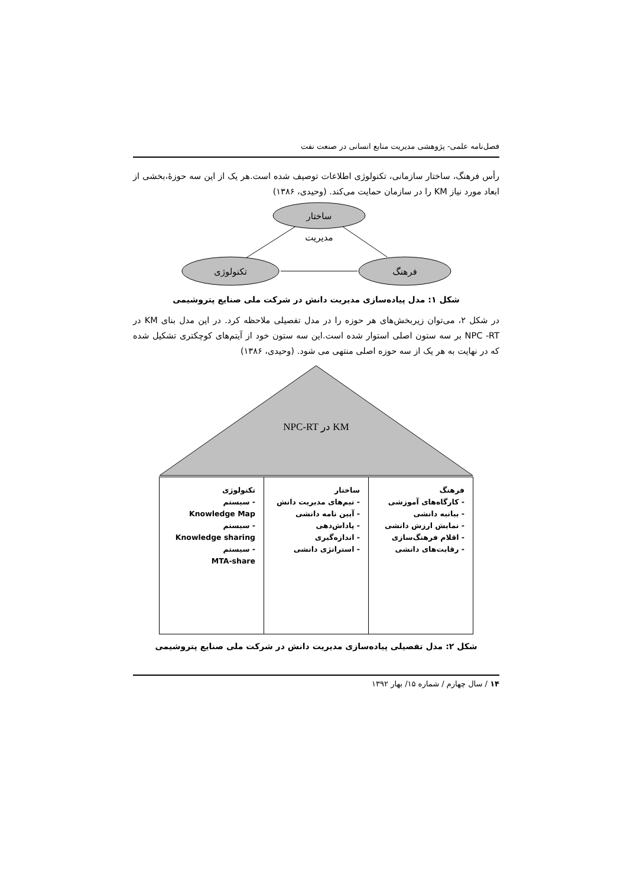فصل‌نامه علمی- پژوهشی مدیریت منابع انسانی در صنعت نفت
رأس فرهنگ، ساختار سازمانی، تکنولوژی اطلاعات توصیف شده است.هر یک از این سه حوزهٔ،بخشی از ابعاد مورد نیاز KM را در سازمان حمایت می‌کند. (وحیدی، ۱۳۸۶)
ساختار
مدیریت
تکنولوژی
فرهنگ
شکل ۱: مدل پیاده‌سازی مدیریت دانش در شرکت ملی صنایع پتروشیمی
در شکل ۲، می‌توان زیربخش‌های هر حوزه را در مدل تفصیلی ملاحظه کرد. در این مدل بنای KM در NPC -RT بر سه ستون اصلی استوار شده است.این سه ستون خود از آیتم‌های کوچکتری تشکیل شده که در نهایت به هر یک از سه حوزه اصلی منتهی می شود. (وحیدی، ۱۳۸۶)
KM در NPC-RT
فرهنگ
- کارگاه‌های آموزشی
- بیانیه دانشی
- نمایش ارزش دانشی
- اقلام فرهنگ‌سازی
- رقابت‌های دانشی
ساختار
- تیم‌های مدیریت دانش
- آیین نامه دانشی
- پاداش‌دهی
- اندازه‌گیری
- استراتژی دانشی
تکنولوژی
- سیستم
Knowledge Map
- سیستم
Knowledge sharing
- سیستم
MTA-share
شکل ۲: مدل تفصیلی پیاده‌سازی مدیریت دانش در شرکت ملی صنایع پتروشیمی
۱۴ / سال چهارم / شماره ۱۵/ بهار ۱۳۹۲